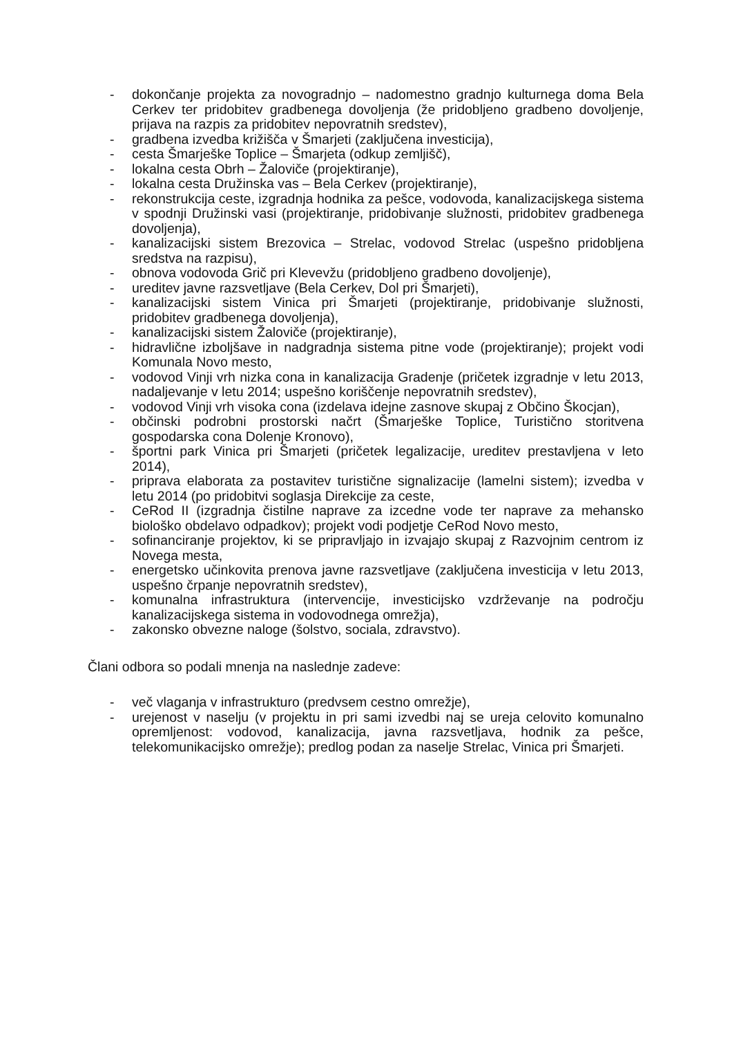- dokončanje projekta za novogradnjo – nadomestno gradnjo kulturnega doma Bela Cerkev ter pridobitev gradbenega dovoljenja (že pridobljeno gradbeno dovoljenje, prijava na razpis za pridobitev nepovratnih sredstev),
- gradbena izvedba križišča v Šmarjeti (zaključena investicija),
- cesta Šmarješke Toplice – Šmarjeta (odkup zemljišč),
- lokalna cesta Obrh – Žaloviče (projektiranje),
- lokalna cesta Družinska vas – Bela Cerkev (projektiranje),
- rekonstrukcija ceste, izgradnja hodnika za pešce, vodovoda, kanalizacijskega sistema v spodnji Družinski vasi (projektiranje, pridobivanje služnosti, pridobitev gradbenega dovoljenja),
- kanalizacijski sistem Brezovica – Strelac, vodovod Strelac (uspešno pridobljena sredstva na razpisu),
- obnova vodovoda Grič pri Klevevžu (pridobljeno gradbeno dovoljenje),
- ureditev javne razsvetljave (Bela Cerkev, Dol pri Šmarjeti),
- kanalizacijski sistem Vinica pri Šmarjeti (projektiranje, pridobivanje služnosti, pridobitev gradbenega dovoljenja),
- kanalizacijski sistem Žaloviče (projektiranje),
- hidravlične izboljšave in nadgradnja sistema pitne vode (projektiranje); projekt vodi Komunala Novo mesto,
- vodovod Vinji vrh nizka cona in kanalizacija Gradenje (pričetek izgradnje v letu 2013, nadaljevanje v letu 2014; uspešno koriščenje nepovratnih sredstev),
- vodovod Vinji vrh visoka cona (izdelava idejne zasnove skupaj z Občino Škocjan),
- občinski podrobni prostorski načrt (Šmarješke Toplice, Turistično storitvena gospodarska cona Dolenje Kronovo),
- športni park Vinica pri Šmarjeti (pričetek legalizacije, ureditev prestavljena v leto 2014),
- priprava elaborata za postavitev turistične signalizacije (lamelni sistem); izvedba v letu 2014 (po pridobitvi soglasja Direkcije za ceste,
- CeRod II (izgradnja čistilne naprave za izcedne vode ter naprave za mehansko biološko obdelavo odpadkov); projekt vodi podjetje CeRod Novo mesto,
- sofinanciranje projektov, ki se pripravljajo in izvajajo skupaj z Razvojnim centrom iz Novega mesta,
- energetsko učinkovita prenova javne razsvetljave (zaključena investicija v letu 2013, uspešno črpanje nepovratnih sredstev),
- komunalna infrastruktura (intervencije, investicijsko vzdrževanje na področju kanalizacijskega sistema in vodovodnega omrežja),
- zakonsko obvezne naloge (šolstvo, sociala, zdravstvo).
Člani odbora so podali mnenja na naslednje zadeve:
- več vlaganja v infrastrukturo (predvsem cestno omrežje),
- urejenost v naselju (v projektu in pri sami izvedbi naj se ureja celovito komunalno opremljenost: vodovod, kanalizacija, javna razsvetljava, hodnik za pešce, telekomunikacijsko omrežje); predlog podan za naselje Strelac, Vinica pri Šmarjeti.